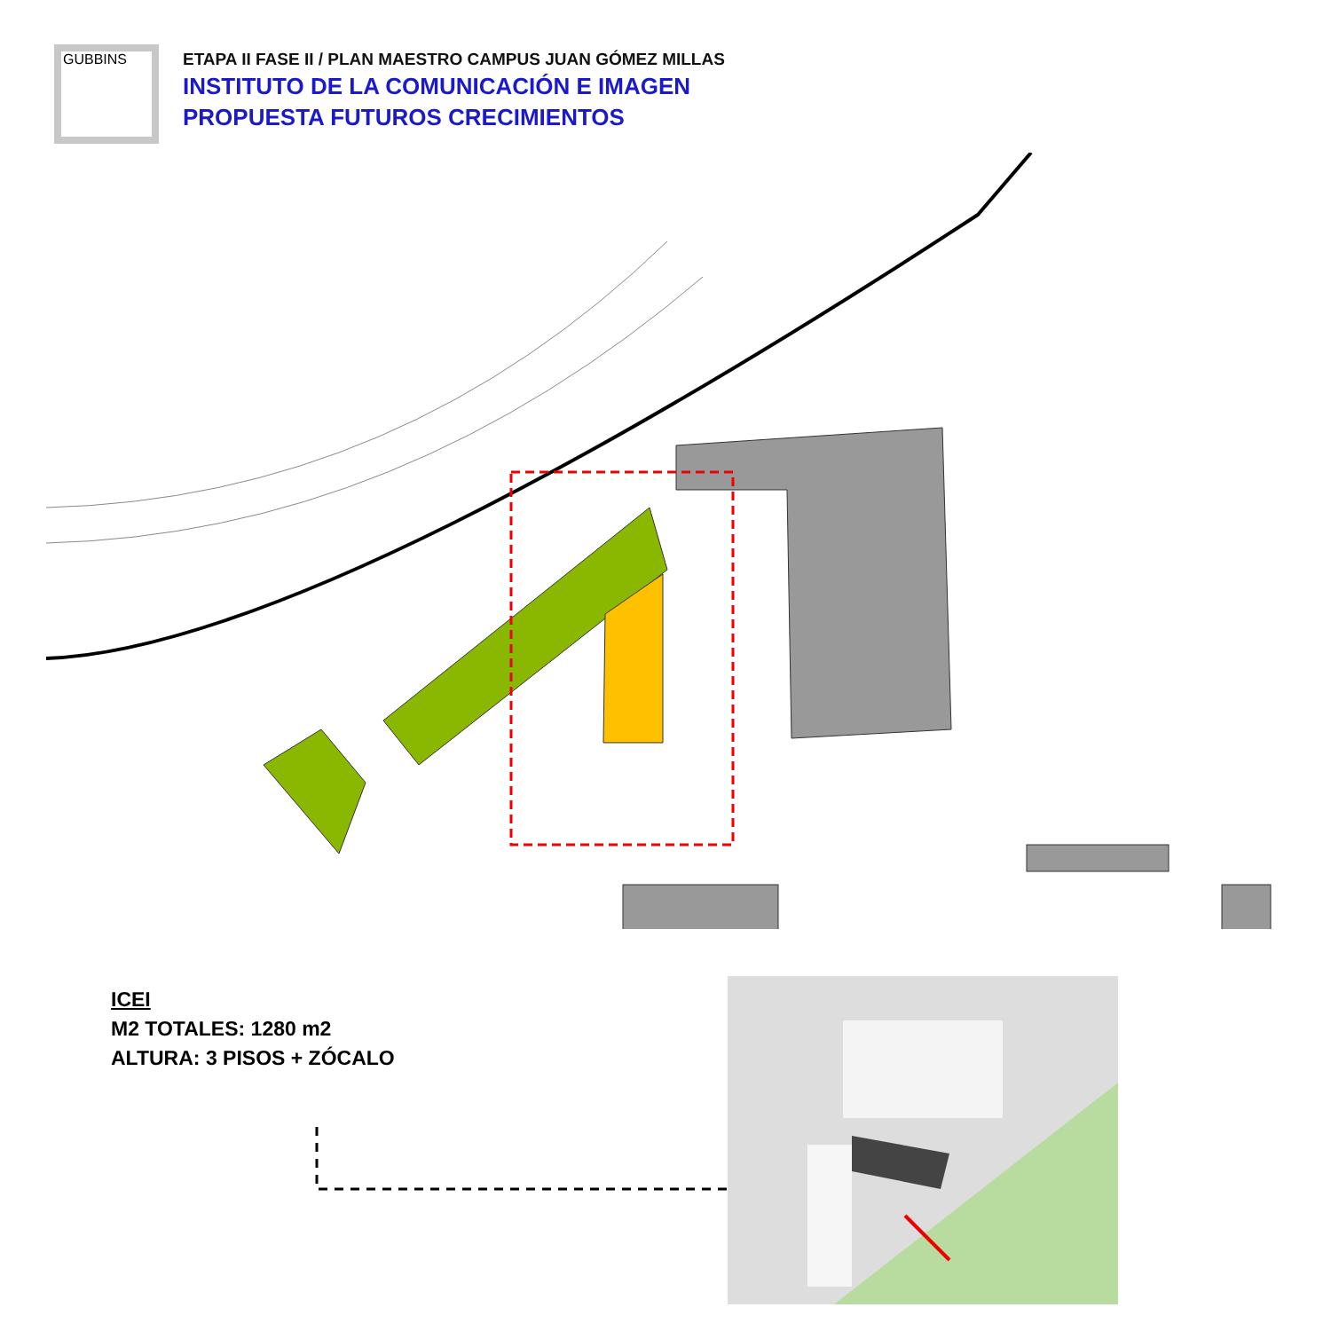GUBBINS
ETAPA II FASE II / PLAN MAESTRO CAMPUS JUAN GÓMEZ MILLAS
INSTITUTO DE LA COMUNICACIÓN E IMAGEN
PROPUESTA FUTUROS CRECIMIENTOS
ICEI
M2 TOTALES: 1280 m2
ALTURA: 3 PISOS + ZÓCALO